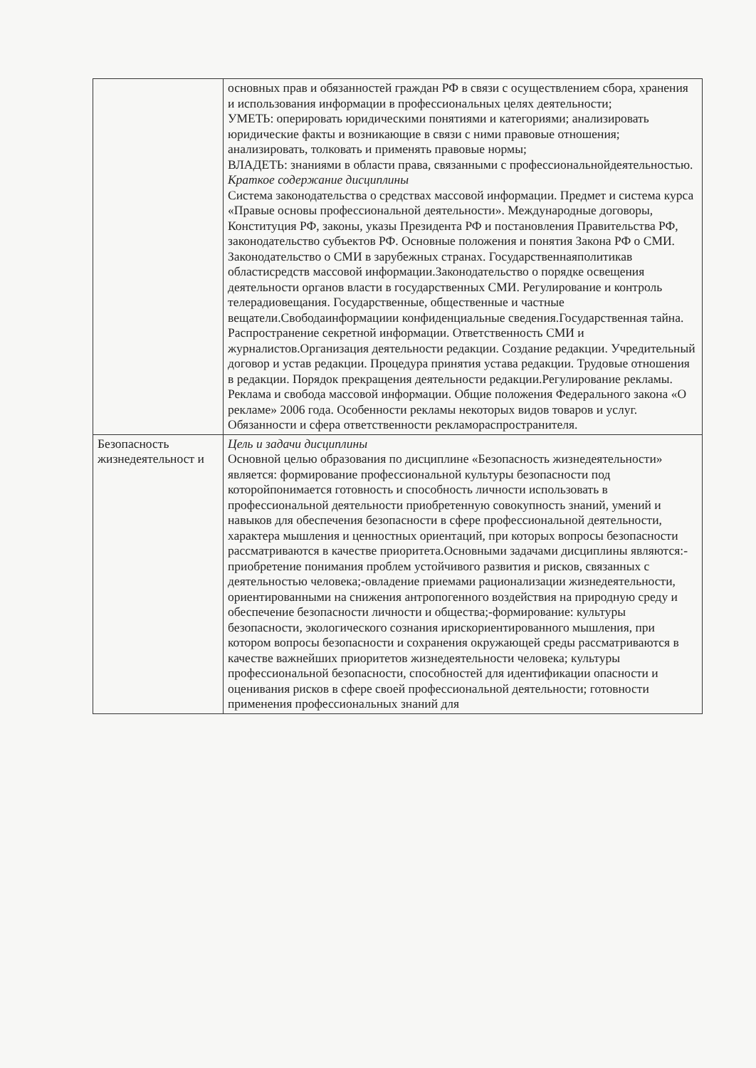| | основных прав и обязанностей граждан РФ в связи с осуществлением сбора, хранения и использования информации в профессиональных целях деятельности; УМЕТЬ: оперировать юридическими понятиями и категориями; анализировать юридические факты и возникающие в связи с ними правовые отношения; анализировать, толковать и применять правовые нормы; ВЛАДЕТЬ: знаниями в области права, связанными с профессиональнойдеятельностью. Краткое содержание дисциплины Система законодательства о средствах массовой информации. Предмет и система курса «Правые основы профессиональной деятельности». Международные договоры, Конституция РФ, законы, указы Президента РФ и постановления Правительства РФ, законодательство субъектов РФ. Основные положения и понятия Закона РФ о СМИ. Законодательство о СМИ в зарубежных странах. Государственнаяполитикав областисредств массовой информации.Законодательство о порядке освещения деятельности органов власти в государственных СМИ. Регулирование и контроль телерадиовещания. Государственные, общественные и частные вещатели.Свободаинформациии конфиденциальные сведения.Государственная тайна. Распространение секретной информации. Ответственность СМИ и журналистов.Организация деятельности редакции. Создание редакции. Учредительный договор и устав редакции. Процедура принятия устава редакции. Трудовые отношения в редакции. Порядок прекращения деятельности редакции.Регулирование рекламы. Реклама и свобода массовой информации. Общие положения Федерального закона «О рекламе» 2006 года. Особенности рекламы некоторых видов товаров и услуг. Обязанности и сфера ответственности рекламораспространителя. |
| Безопасность жизнедеятельност и | Цель и задачи дисциплины Основной целью образования по дисциплине «Безопасность жизнедеятельности» является: формирование профессиональной культуры безопасности под которойпонимается готовность и способность личности использовать в профессиональной деятельности приобретенную совокупность знаний, умений и навыков для обеспечения безопасности в сфере профессиональной деятельности, характера мышления и ценностных ориентаций, при которых вопросы безопасности рассматриваются в качестве приоритета.Основными задачами дисциплины являются:-приобретение понимания проблем устойчивого развития и рисков, связанных с деятельностью человека;-овладение приемами рационализации жизнедеятельности, ориентированными на снижения антропогенного воздействия на природную среду и обеспечение безопасности личности и общества;-формирование: культуры безопасности, экологического сознания ирискориентированного мышления, при котором вопросы безопасности и сохранения окружающей среды рассматриваются в качестве важнейших приоритетов жизнедеятельности человека; культуры профессиональной безопасности, способностей для идентификации опасности и оценивания рисков в сфере своей профессиональной деятельности; готовности применения профессиональных знаний для |